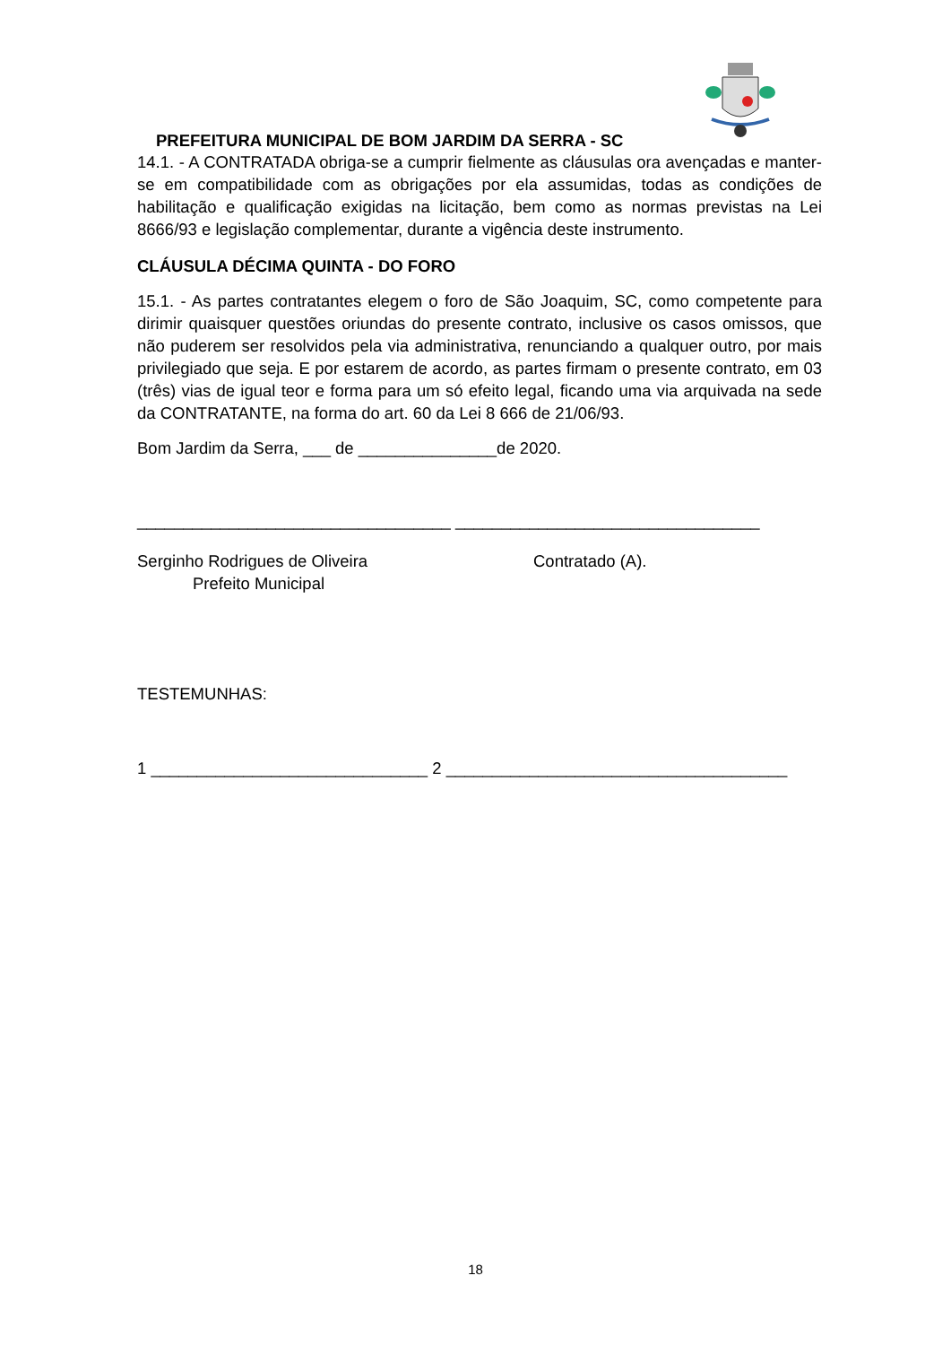PREFEITURA MUNICIPAL DE BOM JARDIM DA SERRA - SC
14.1. - A CONTRATADA obriga-se a cumprir fielmente as cláusulas ora avençadas e manter-se em compatibilidade com as obrigações por ela assumidas, todas as condições de habilitação e qualificação exigidas na licitação, bem como as normas previstas na Lei 8666/93 e legislação complementar, durante a vigência deste instrumento.
CLÁUSULA DÉCIMA QUINTA - DO FORO
15.1. - As partes contratantes elegem o foro de São Joaquim, SC, como competente para dirimir quaisquer questões oriundas do presente contrato, inclusive os casos omissos, que não puderem ser resolvidos pela via administrativa, renunciando a qualquer outro, por mais privilegiado que seja. E por estarem de acordo, as partes firmam o presente contrato, em 03 (três) vias de igual teor e forma para um só efeito legal, ficando uma via arquivada na sede da CONTRATANTE, na forma do art. 60 da Lei 8 666 de 21/06/93.
Bom Jardim da Serra, ___ de _______________de 2020.
__________________________________ _________________________________
Serginho Rodrigues de Oliveira
Prefeito Municipal
Contratado (A).
TESTEMUNHAS:
1 ______________________________ 2 _____________________________________
18